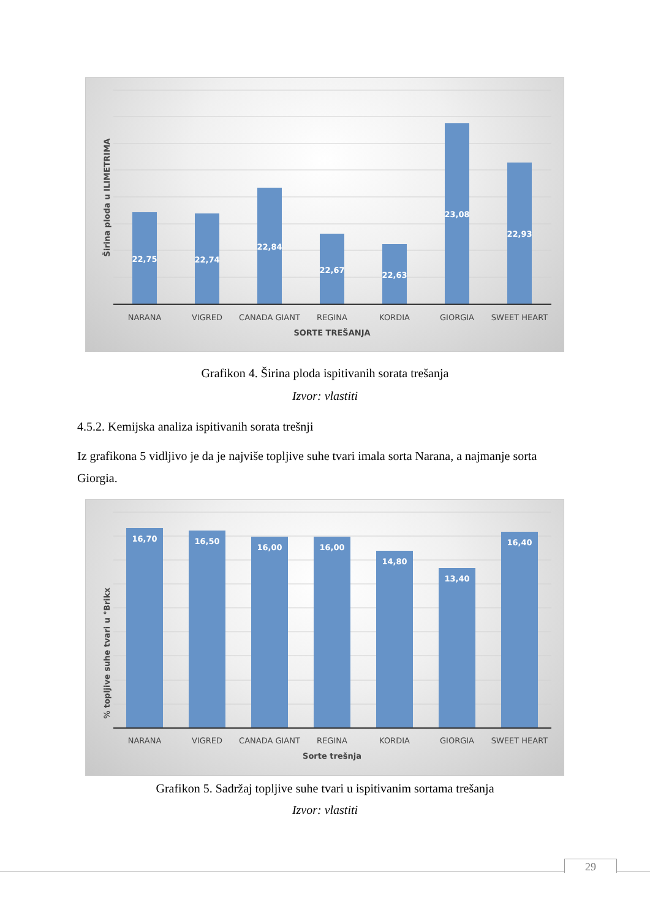22,75
22,74
22,84
22,67
22,63
23,08
22,93
NARANA
VIGRED
CANADA GIANT
REGINA
KORDIA
GIORGIA
SWEET HEART
SORTE TREŠANJA
Širina ploda u ILIMETRIMA
Grafikon 4. Širina ploda ispitivanih sorata trešanja
Izvor: vlastiti
4.5.2. Kemijska analiza ispitivanih sorata trešnji
Iz grafikona 5 vidljivo je da je najviše topljive suhe tvari imala sorta Narana, a najmanje sorta Giorgia.
16,70
16,50
16,00
16,00
14,80
13,40
16,40
NARANA
VIGRED
CANADA GIANT
REGINA
KORDIA
GIORGIA
SWEET HEART
Sorte trešnja
% topljive suhe tvari u °Brikx
Grafikon 5. Sadržaj topljive suhe tvari u ispitivanim sortama trešanja
Izvor: vlastiti
29